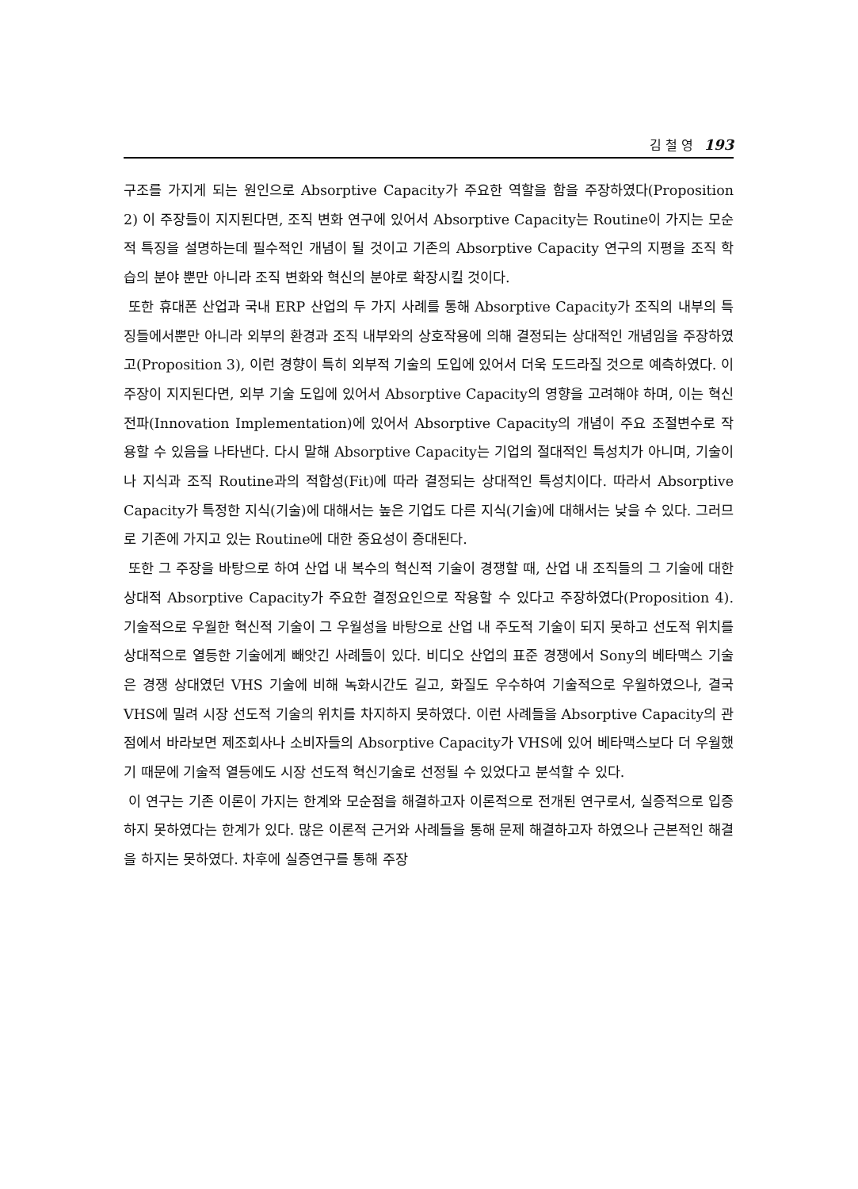김 철 영 193
구조를 가지게 되는 원인으로 Absorptive Capacity가 주요한 역할을 함을 주장하였다(Proposition 2) 이 주장들이 지지된다면, 조직 변화 연구에 있어서 Absorptive Capacity는 Routine이 가지는 모순적 특징을 설명하는데 필수적인 개념이 될 것이고 기존의 Absorptive Capacity 연구의 지평을 조직 학습의 분야 뿐만 아니라 조직 변화와 혁신의 분야로 확장시킬 것이다.
또한 휴대폰 산업과 국내 ERP 산업의 두 가지 사례를 통해 Absorptive Capacity가 조직의 내부의 특징들에서뿐만 아니라 외부의 환경과 조직 내부와의 상호작용에 의해 결정되는 상대적인 개념임을 주장하였고(Proposition 3), 이런 경향이 특히 외부적 기술의 도입에 있어서 더욱 도드라질 것으로 예측하였다. 이 주장이 지지된다면, 외부 기술 도입에 있어서 Absorptive Capacity의 영향을 고려해야 하며, 이는 혁신 전파(Innovation Implementation)에 있어서 Absorptive Capacity의 개념이 주요 조절변수로 작용할 수 있음을 나타낸다. 다시 말해 Absorptive Capacity는 기업의 절대적인 특성치가 아니며, 기술이나 지식과 조직 Routine과의 적합성(Fit)에 따라 결정되는 상대적인 특성치이다. 따라서 Absorptive Capacity가 특정한 지식(기술)에 대해서는 높은 기업도 다른 지식(기술)에 대해서는 낮을 수 있다. 그러므로 기존에 가지고 있는 Routine에 대한 중요성이 증대된다.
또한 그 주장을 바탕으로 하여 산업 내 복수의 혁신적 기술이 경쟁할 때, 산업 내 조직들의 그 기술에 대한 상대적 Absorptive Capacity가 주요한 결정요인으로 작용할 수 있다고 주장하였다(Proposition 4). 기술적으로 우월한 혁신적 기술이 그 우월성을 바탕으로 산업 내 주도적 기술이 되지 못하고 선도적 위치를 상대적으로 열등한 기술에게 빼앗긴 사례들이 있다. 비디오 산업의 표준 경쟁에서 Sony의 베타맥스 기술은 경쟁 상대였던 VHS 기술에 비해 녹화시간도 길고, 화질도 우수하여 기술적으로 우월하였으나, 결국 VHS에 밀려 시장 선도적 기술의 위치를 차지하지 못하였다. 이런 사례들을 Absorptive Capacity의 관점에서 바라보면 제조회사나 소비자들의 Absorptive Capacity가 VHS에 있어 베타맥스보다 더 우월했기 때문에 기술적 열등에도 시장 선도적 혁신기술로 선정될 수 있었다고 분석할 수 있다.
이 연구는 기존 이론이 가지는 한계와 모순점을 해결하고자 이론적으로 전개된 연구로서, 실증적으로 입증하지 못하였다는 한계가 있다. 많은 이론적 근거와 사례들을 통해 문제 해결하고자 하였으나 근본적인 해결을 하지는 못하였다. 차후에 실증연구를 통해 주장